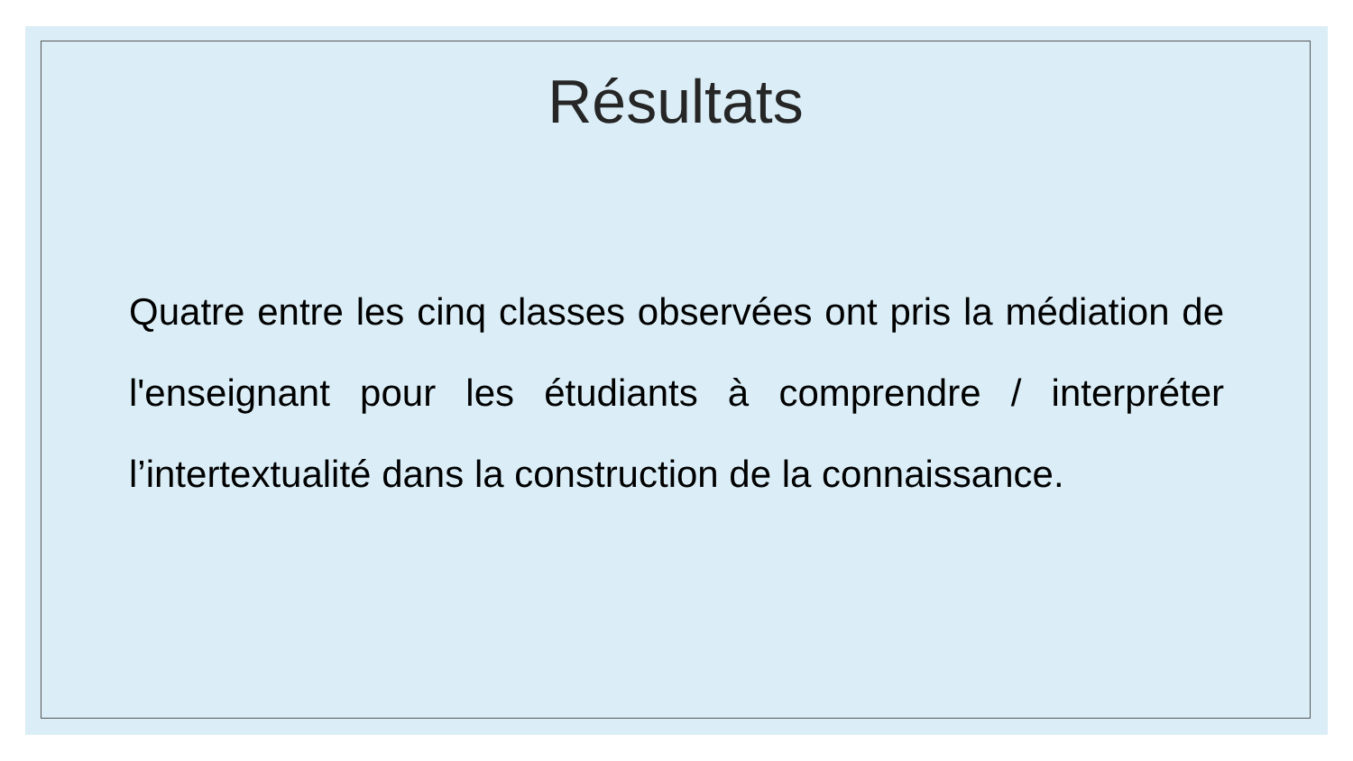Résultats
Quatre entre les cinq classes observées ont pris la médiation de l'enseignant pour les étudiants à comprendre / interpréter l’intertextualité dans la construction de la connaissance.